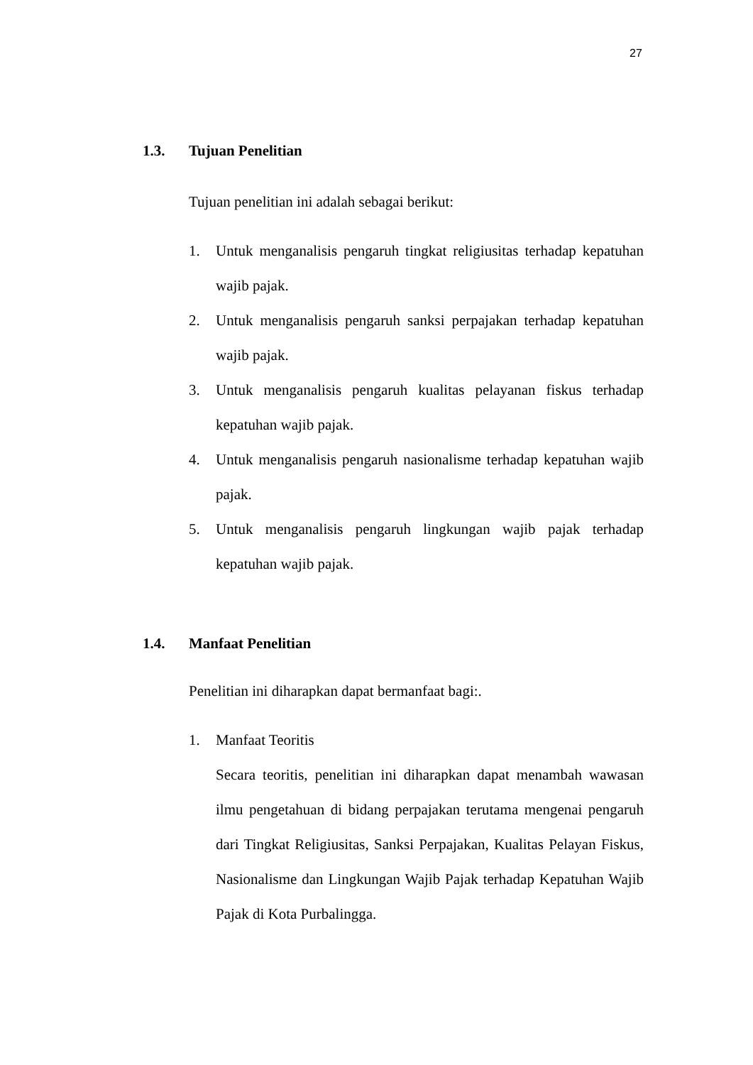27
1.3. Tujuan Penelitian
Tujuan penelitian ini adalah sebagai berikut:
1. Untuk menganalisis pengaruh tingkat religiusitas terhadap kepatuhan wajib pajak.
2. Untuk menganalisis pengaruh sanksi perpajakan terhadap kepatuhan wajib pajak.
3. Untuk menganalisis pengaruh kualitas pelayanan fiskus terhadap kepatuhan wajib pajak.
4. Untuk menganalisis pengaruh nasionalisme terhadap kepatuhan wajib pajak.
5. Untuk menganalisis pengaruh lingkungan wajib pajak terhadap kepatuhan wajib pajak.
1.4. Manfaat Penelitian
Penelitian ini diharapkan dapat bermanfaat bagi:.
1. Manfaat Teoritis
Secara teoritis, penelitian ini diharapkan dapat menambah wawasan ilmu pengetahuan di bidang perpajakan terutama mengenai pengaruh dari Tingkat Religiusitas, Sanksi Perpajakan, Kualitas Pelayan Fiskus, Nasionalisme dan Lingkungan Wajib Pajak terhadap Kepatuhan Wajib Pajak di Kota Purbalingga.